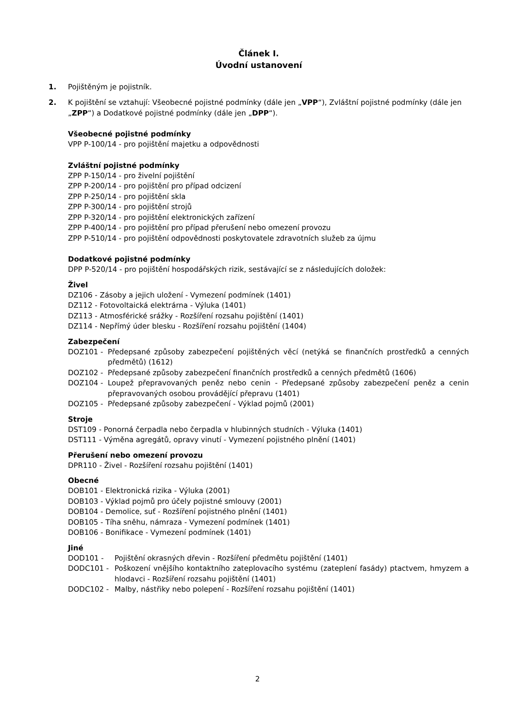Článek I.
Úvodní ustanovení
1. Pojištěným je pojistník.
2. K pojištění se vztahují: Všeobecné pojistné podmínky (dále jen „VPP“), Zvláštní pojistné podmínky (dále jen „ZPP“) a Dodatkové pojistné podmínky (dále jen „DPP“).
Všeobecné pojistné podmínky
VPP P-100/14 - pro pojištění majetku a odpovědnosti
Zvláštní pojistné podmínky
ZPP P-150/14 - pro živelní pojištění
ZPP P-200/14 - pro pojištění pro případ odcizení
ZPP P-250/14 - pro pojištění skla
ZPP P-300/14 - pro pojištění strojů
ZPP P-320/14 - pro pojištění elektronických zařízení
ZPP P-400/14 - pro pojištění pro případ přerušení nebo omezení provozu
ZPP P-510/14 - pro pojištění odpovědnosti poskytovatele zdravotních služeb za újmu
Dodatkové pojistné podmínky
DPP P-520/14 - pro pojištění hospodářských rizik, sestávající se z následujících doložek:
Živel
DZ106 - Zásoby a jejich uložení - Vymezení podmínek (1401)
DZ112 - Fotovoltaická elektrárna - Výluka (1401)
DZ113 - Atmosférické srážky - Rozšíření rozsahu pojištění (1401)
DZ114 - Nepřímý úder blesku - Rozšíření rozsahu pojištění (1404)
Zabezpečení
DOZ101 - Předepsané způsoby zabezpečení pojištěných věcí (netýká se finančních prostředků a cenných předmětů) (1612)
DOZ102 - Předepsané způsoby zabezpečení finančních prostředků a cenných předmětů (1606)
DOZ104 - Loupež přepravovaných peněz nebo cenin - Předepsané způsoby zabezpečení peněz a cenin přepravovaných osobou provádějící přepravu (1401)
DOZ105 - Předepsané způsoby zabezpečení - Výklad pojmů (2001)
Stroje
DST109 - Ponorná čerpadla nebo čerpadla v hlubinných studních - Výluka (1401)
DST111 - Výměna agregátů, opravy vinutí - Vymezení pojistného plnění (1401)
Přerušení nebo omezení provozu
DPR110 - Živel - Rozšíření rozsahu pojištění (1401)
Obecné
DOB101 - Elektronická rizika - Výluka (2001)
DOB103 - Výklad pojmů pro účely pojistné smlouvy (2001)
DOB104 - Demolice, suť - Rozšíření pojistného plnění (1401)
DOB105 - Tíha sněhu, námraza - Vymezení podmínek (1401)
DOB106 - Bonifikace - Vymezení podmínek (1401)
Jiné
DOD101 - Pojištění okrasných dřevin - Rozšíření předmětu pojištění (1401)
DODC101 - Poškození vnějšího kontaktního zateplovacího systému (zateplení fasády) ptactvem, hmyzem a hlodavci - Rozšíření rozsahu pojištění (1401)
DODC102 - Malby, nástřiky nebo polepení - Rozšíření rozsahu pojištění (1401)
2